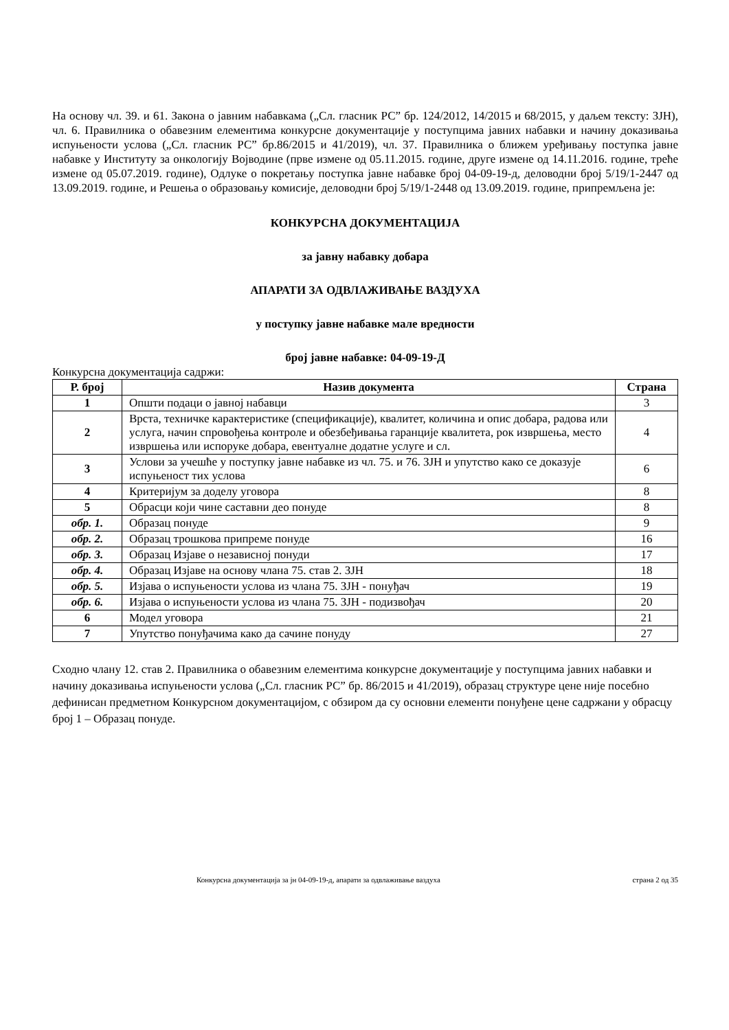На основу чл. 39. и 61. Закона о јавним набавкама („Сл. гласник РС” бр. 124/2012, 14/2015 и 68/2015, у даљем тексту: ЗЈН), чл. 6. Правилника о обавезним елементима конкурсне документације у поступцима јавних набавки и начину доказивања испуњености услова („Сл. гласник РС” бр.86/2015 и 41/2019), чл. 37. Правилника о ближем уређивању поступка јавне набавке у Институту за онкологију Војводине (прве измене од 05.11.2015. године, друге измене од 14.11.2016. године, треће измене од 05.07.2019. године), Одлуке о покретању поступка јавне набавке број 04-09-19-д, деловодни број 5/19/1-2447 од 13.09.2019. године, и Решења о образовању комисије, деловодни број 5/19/1-2448 од 13.09.2019. године, припремљена је:
КОНКУРСНА ДОКУМЕНТАЦИЈА
за јавну набавку добара
АПАРАТИ ЗА ОДВЛАЖИВАЊЕ ВАЗДУХА
у поступку јавне набавке мале вредности
број јавне набавке: 04-09-19-Д
Конкурсна документација садржи:
| Р. број | Назив документа | Страна |
| --- | --- | --- |
| 1 | Општи подаци о јавној набавци | 3 |
| 2 | Врста, техничке карактеристике (спецификације), квалитет, количина и опис добара, радова или услуга, начин спровођења контроле и обезбеђивања гаранције квалитета, рок извршења, место извршења или испоруке добара, евентуалне додатне услуге и сл. | 4 |
| 3 | Услови за учешће у поступку јавне набавке из чл. 75. и 76. ЗЈН и упутство како се доказује испуњеност тих услова | 6 |
| 4 | Критеријум за доделу уговора | 8 |
| 5 | Обрасци који чине саставни део понуде | 8 |
| обр. 1. | Образац понуде | 9 |
| обр. 2. | Образац трошкова припреме понуде | 16 |
| обр. 3. | Образац Изјаве о независној понуди | 17 |
| обр. 4. | Образац Изјаве на основу члана 75. став 2. ЗЈН | 18 |
| обр. 5. | Изјава о испуњености услова из члана 75. ЗЈН - понуђач | 19 |
| обр. 6. | Изјава о испуњености услова из члана 75. ЗЈН - подизвођач | 20 |
| 6 | Модел уговора | 21 |
| 7 | Упутство понуђачима како да сачине понуду | 27 |
Сходно члану 12. став 2. Правилника о обавезним елементима конкурсне документације у поступцима јавних набавки и начину доказивања испуњености услова („Сл. гласник РС” бр. 86/2015 и 41/2019), образац структуре цене није посебно дефинисан предметном Конкурсном документацијом, с обзиром да су основни елементи понуђене цене садржани у обрасцу број 1 – Образац понуде.
Конкурсна документација за јн 04-09-19-д, апарати за одвлаживање ваздуха страна 2 од 35